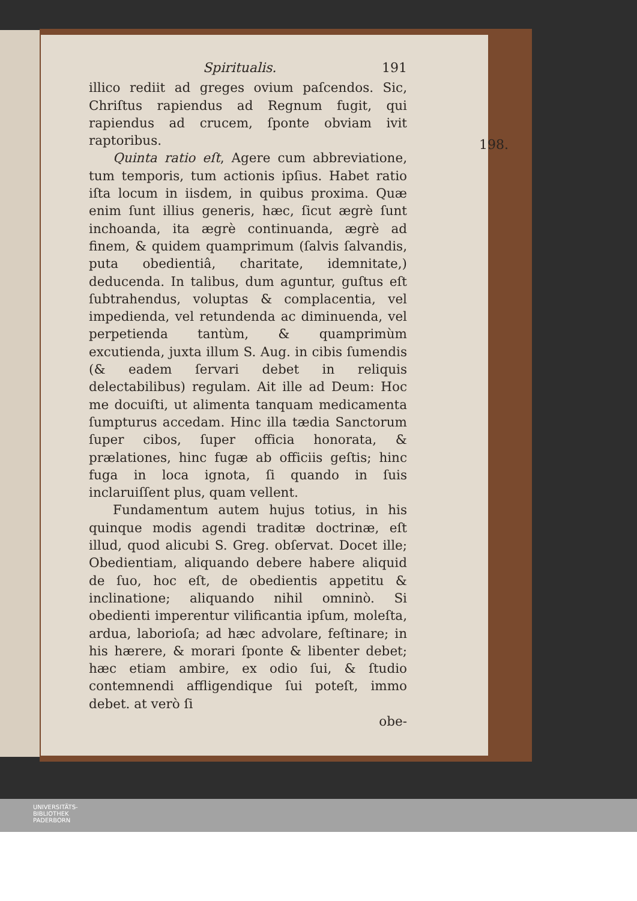Spiritualis. 191
illico rediit ad greges ovium paſcendos. Sic, Chriſtus rapiendus ad Regnum fugit, qui rapiendus ad crucem, ſponte obviam ivit raptoribus.
Quinta ratio eſt, Agere cum abbreviatione, tum temporis, tum actionis ipſius. Habet ratio iſta locum in iisdem, in quibus proxima. Quæ enim ſunt illius generis, hæc, ſicut ægrè ſunt inchoanda, ita ægrè continuanda, ægrè ad finem, & quidem quamprimum (ſalvis ſalvandis, puta obedientiâ, charitate, idemnitate,) deducenda. In talibus, dum aguntur, guſtus eſt ſubtrahendus, voluptas & complacentia, vel impedienda, vel retundenda ac diminuenda, vel perpetienda tantùm, & quamprimùm excutienda, juxta illum S. Aug. in cibis ſumendis (& eadem ſervari debet in reliquis delectabilibus) regulam. Ait ille ad Deum: Hoc me docuiſti, ut alimenta tanquam medicamenta ſumpturus accedam. Hinc illa tædia Sanctorum ſuper cibos, ſuper officia honorata, & prælationes, hinc fugæ ab officiis geſtis; hinc fuga in loca ignota, ſi quando in ſuis inclaruiſſent plus, quam vellent.
Fundamentum autem hujus totius, in his quinque modis agendi traditæ doctrinæ, eſt illud, quod alicubi S. Greg. obſervat. Docet ille; Obedientiam, aliquando debere habere aliquid de ſuo, hoc eſt, de obedientis appetitu & inclinatione; aliquando nihil omninò. Si obedienti imperentur vilificantia ipſum, moleſta, ardua, laborioſa; ad hæc advolare, feſtinare; in his hærere, & morari ſponte & libenter debet; hæc etiam ambire, ex odio ſui, & ſtudio contemnendi affligendique ſui poteſt, immo debet. at verò ſi
obe-
198.
UNIVERSITÄTS-
BIBLIOTHEK
PADERBORN